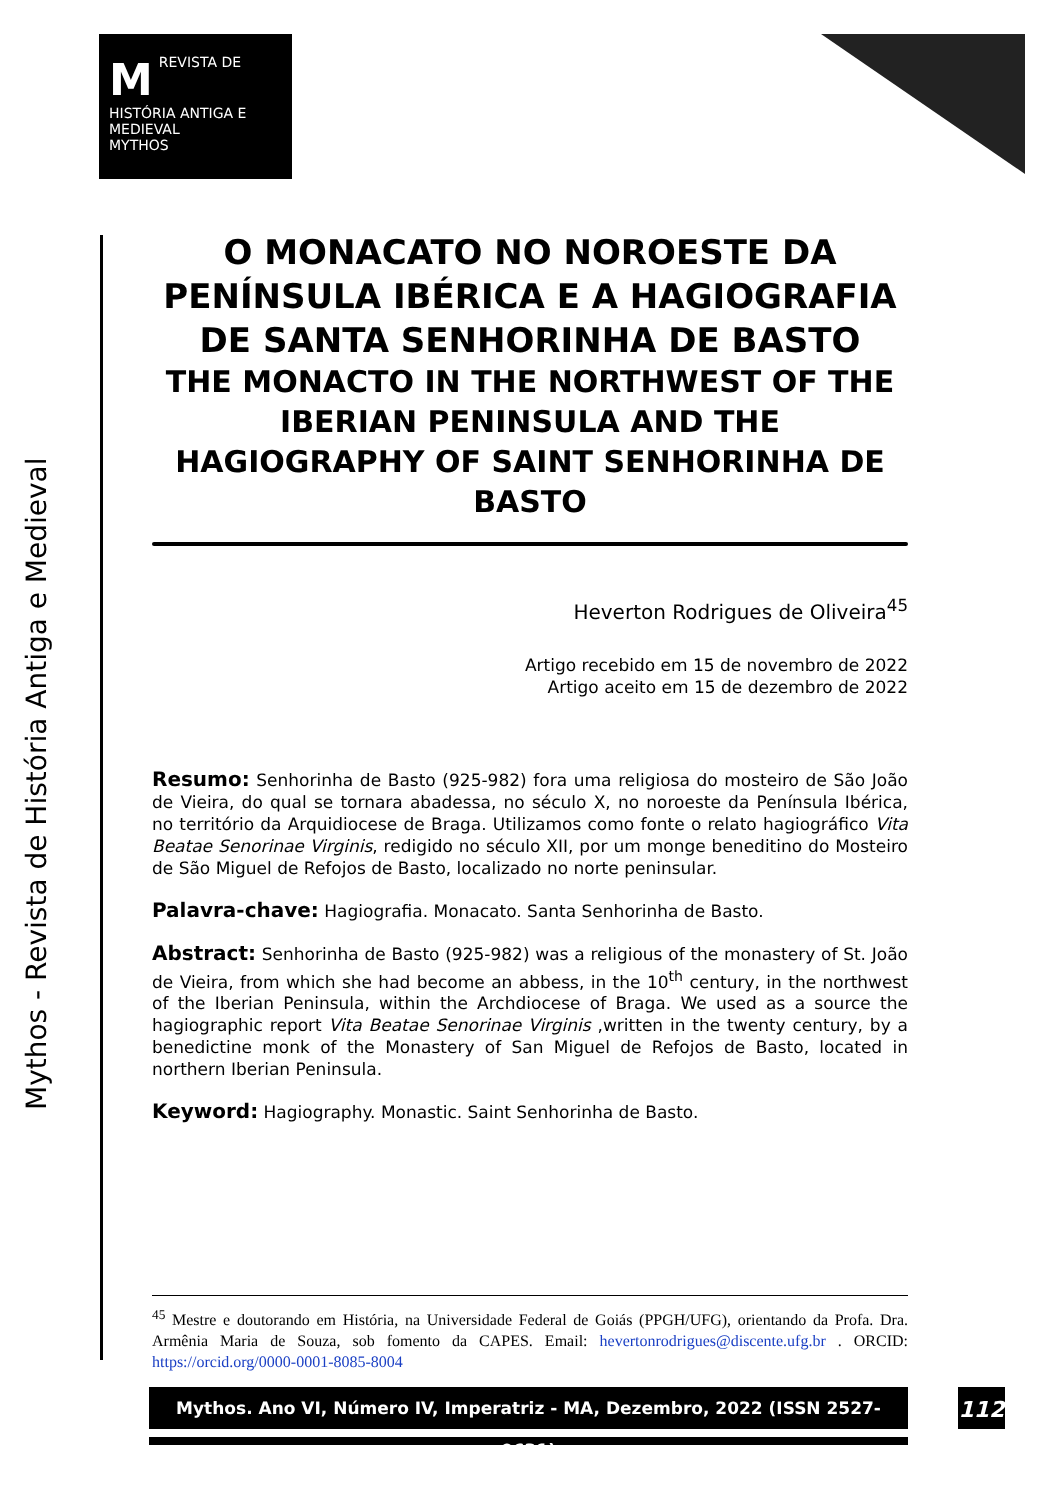M REVISTA DE
HISTÓRIA ANTIGA E MEDIEVAL
MYTHOS
Mythos - Revista de História Antiga e Medieval
O MONACATO NO NOROESTE DA PENÍNSULA IBÉRICA E A HAGIOGRAFIA DE SANTA SENHORINHA DE BASTO
THE MONACTO IN THE NORTHWEST OF THE IBERIAN PENINSULA AND THE HAGIOGRAPHY OF SAINT SENHORINHA DE BASTO
Heverton Rodrigues de Oliveira<sup>45</sup>
Artigo recebido em 15 de novembro de 2022
Artigo aceito em 15 de dezembro de 2022
Resumo: Senhorinha de Basto (925-982) fora uma religiosa do mosteiro de São João de Vieira, do qual se tornara abadessa, no século X, no noroeste da Península Ibérica, no território da Arquidiocese de Braga. Utilizamos como fonte o relato hagiográfico Vita Beatae Senorinae Virginis, redigido no século XII, por um monge beneditino do Mosteiro de São Miguel de Refojos de Basto, localizado no norte peninsular.
Palavra-chave: Hagiografia. Monacato. Santa Senhorinha de Basto.
Abstract: Senhorinha de Basto (925-982) was a religious of the monastery of St. João de Vieira, from which she had become an abbess, in the 10<sup>th</sup> century, in the northwest of the Iberian Peninsula, within the Archdiocese of Braga. We used as a source the hagiographic report Vita Beatae Senorinae Virginis ,written in the twenty century, by a benedictine monk of the Monastery of San Miguel de Refojos de Basto, located in northern Iberian Peninsula.
Keyword: Hagiography. Monastic. Saint Senhorinha de Basto.
<sup>45</sup> Mestre e doutorando em História, na Universidade Federal de Goiás (PPGH/UFG), orientando da Profa. Dra. Armênia Maria de Souza, sob fomento da CAPES. Email: hevertonrodrigues@discente.ufg.br . ORCID: https://orcid.org/0000-0001-8085-8004
Mythos. Ano VI, Número IV, Imperatriz - MA, Dezembro, 2022 (ISSN 2527-0621)
112